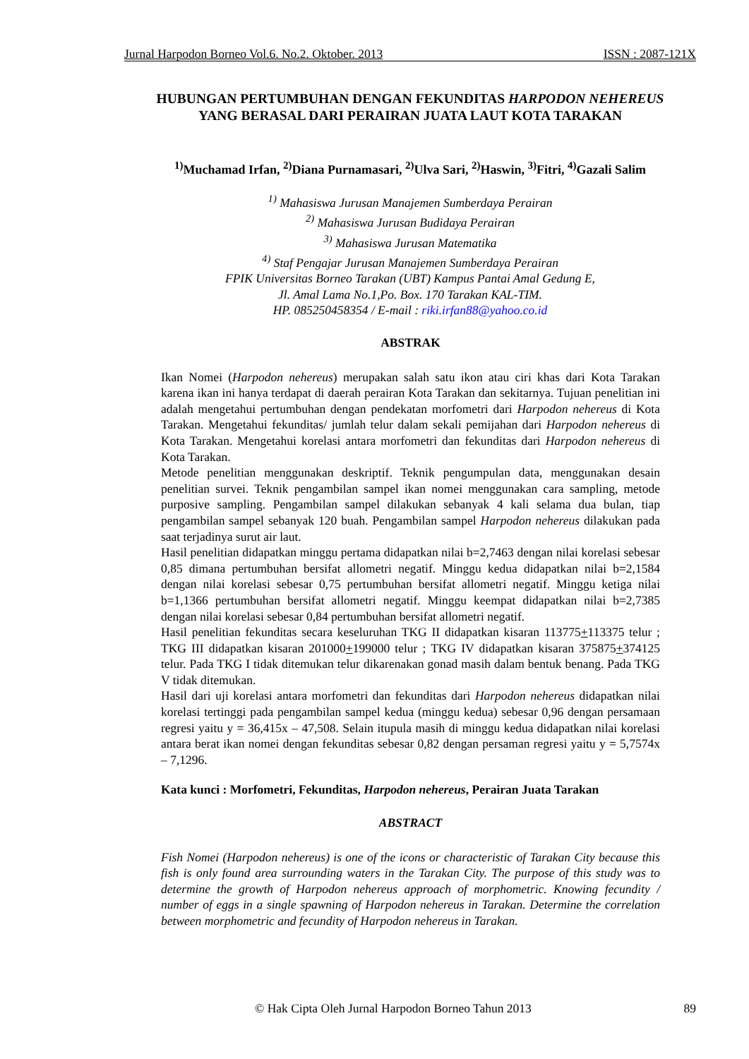Jurnal Harpodon Borneo Vol.6. No.2. Oktober. 2013 ISSN : 2087-121X
HUBUNGAN PERTUMBUHAN DENGAN FEKUNDITAS HARPODON NEHEREUS
YANG BERASAL DARI PERAIRAN JUATA LAUT KOTA TARAKAN
<sup>1)</sup> Muchamad Irfan, <sup>2)</sup>Diana Purnamasari, <sup>2)</sup>Ulva Sari, <sup>2)</sup>Haswin, <sup>3)</sup>Fitri, <sup>4)</sup>Gazali Salim
<sup>1)</sup> Mahasiswa Jurusan Manajemen Sumberdaya Perairan
<sup>2)</sup> Mahasiswa Jurusan Budidaya Perairan
<sup>3)</sup> Mahasiswa Jurusan Matematika
<sup>4)</sup> Staf Pengajar Jurusan Manajemen Sumberdaya Perairan
FPIK Universitas Borneo Tarakan (UBT) Kampus Pantai Amal Gedung E,
Jl. Amal Lama No.1,Po. Box. 170 Tarakan KAL-TIM.
HP. 085250458354 / E-mail : riki.irfan88@yahoo.co.id
ABSTRAK
Ikan Nomei (Harpodon nehereus) merupakan salah satu ikon atau ciri khas dari Kota Tarakan karena ikan ini hanya terdapat di daerah perairan Kota Tarakan dan sekitarnya. Tujuan penelitian ini adalah mengetahui pertumbuhan dengan pendekatan morfometri dari Harpodon nehereus di Kota Tarakan. Mengetahui fekunditas/ jumlah telur dalam sekali pemijahan dari Harpodon nehereus di Kota Tarakan. Mengetahui korelasi antara morfometri dan fekunditas dari Harpodon nehereus di Kota Tarakan.
Metode penelitian menggunakan deskriptif. Teknik pengumpulan data, menggunakan desain penelitian survei. Teknik pengambilan sampel ikan nomei menggunakan cara sampling, metode purposive sampling. Pengambilan sampel dilakukan sebanyak 4 kali selama dua bulan, tiap pengambilan sampel sebanyak 120 buah. Pengambilan sampel Harpodon nehereus dilakukan pada saat terjadinya surut air laut.
Hasil penelitian didapatkan minggu pertama didapatkan nilai b=2,7463 dengan nilai korelasi sebesar 0,85 dimana pertumbuhan bersifat allometri negatif. Minggu kedua didapatkan nilai b=2,1584 dengan nilai korelasi sebesar 0,75 pertumbuhan bersifat allometri negatif. Minggu ketiga nilai b=1,1366 pertumbuhan bersifat allometri negatif. Minggu keempat didapatkan nilai b=2,7385 dengan nilai korelasi sebesar 0,84 pertumbuhan bersifat allometri negatif.
Hasil penelitian fekunditas secara keseluruhan TKG II didapatkan kisaran 113775+113375 telur ; TKG III didapatkan kisaran 201000+199000 telur ; TKG IV didapatkan kisaran 375875+374125 telur. Pada TKG I tidak ditemukan telur dikarenakan gonad masih dalam bentuk benang. Pada TKG V tidak ditemukan.
Hasil dari uji korelasi antara morfometri dan fekunditas dari Harpodon nehereus didapatkan nilai korelasi tertinggi pada pengambilan sampel kedua (minggu kedua) sebesar 0,96 dengan persamaan regresi yaitu y = 36,415x – 47,508. Selain itupula masih di minggu kedua didapatkan nilai korelasi antara berat ikan nomei dengan fekunditas sebesar 0,82 dengan persaman regresi yaitu y = 5,7574x – 7,1296.
Kata kunci : Morfometri, Fekunditas, Harpodon nehereus, Perairan Juata Tarakan
ABSTRACT
Fish Nomei (Harpodon nehereus) is one of the icons or characteristic of Tarakan City because this fish is only found area surrounding waters in the Tarakan City. The purpose of this study was to determine the growth of Harpodon nehereus approach of morphometric. Knowing fecundity / number of eggs in a single spawning of Harpodon nehereus in Tarakan. Determine the correlation between morphometric and fecundity of Harpodon nehereus in Tarakan.
© Hak Cipta Oleh Jurnal Harpodon Borneo Tahun 2013 89